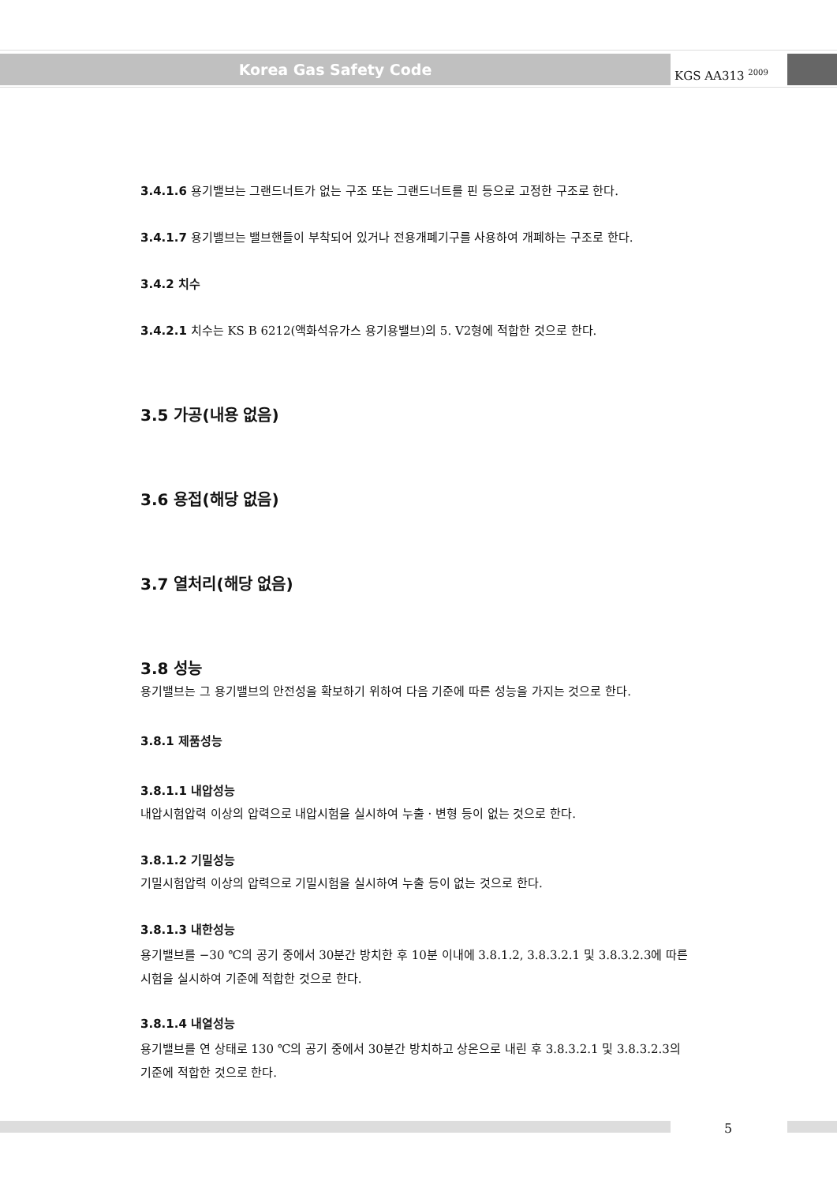Korea Gas Safety Code KGS AA313 <sup>2009</sup>
3.4.1.6 용기밸브는 그랜드너트가 없는 구조 또는 그랜드너트를 핀 등으로 고정한 구조로 한다.
3.4.1.7 용기밸브는 밸브핸들이 부착되어 있거나 전용개폐기구를 사용하여 개폐하는 구조로 한다.
3.4.2 치수
3.4.2.1 치수는 KS B 6212(액화석유가스 용기용밸브)의 5. V2형에 적합한 것으로 한다.
3.5 가공(내용 없음)
3.6 용접(해당 없음)
3.7 열처리(해당 없음)
3.8 성능
용기밸브는 그 용기밸브의 안전성을 확보하기 위하여 다음 기준에 따른 성능을 가지는 것으로 한다.
3.8.1 제품성능
3.8.1.1 내압성능
내압시험압력 이상의 압력으로 내압시험을 실시하여 누출 · 변형 등이 없는 것으로 한다.
3.8.1.2 기밀성능
기밀시험압력 이상의 압력으로 기밀시험을 실시하여 누출 등이 없는 것으로 한다.
3.8.1.3 내한성능
용기밸브를 −30 ℃의 공기 중에서 30분간 방치한 후 10분 이내에 3.8.1.2, 3.8.3.2.1 및 3.8.3.2.3에 따른 시험을 실시하여 기준에 적합한 것으로 한다.
3.8.1.4 내열성능
용기밸브를 연 상태로 130 ℃의 공기 중에서 30분간 방치하고 상온으로 내린 후 3.8.3.2.1 및 3.8.3.2.3의 기준에 적합한 것으로 한다.
5